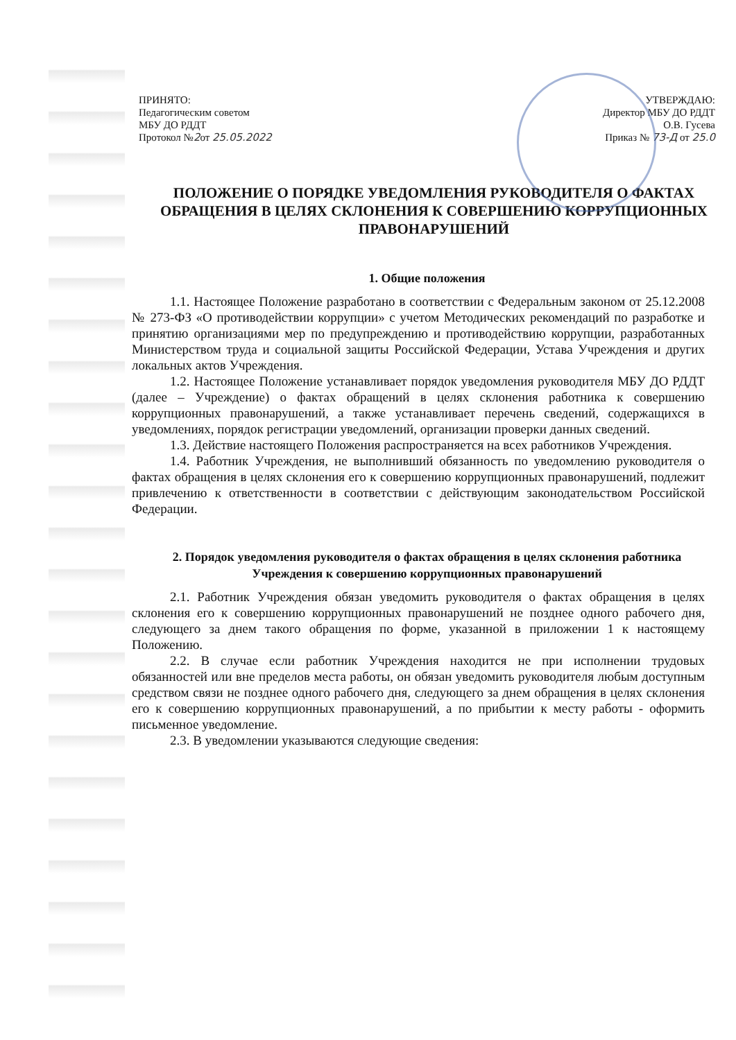ПРИНЯТО:
Педагогическим советом
МБУ ДО РДДТ
Протокол №2от 25.05.2022
УТВЕРЖДАЮ:
Директор МБУ ДО РДДТ
О.В. Гусева
Приказ № 73-Д от 25.0
ПОЛОЖЕНИЕ О ПОРЯДКЕ УВЕДОМЛЕНИЯ РУКОВОДИТЕЛЯ О ФАКТАХ ОБРАЩЕНИЯ В ЦЕЛЯХ СКЛОНЕНИЯ К СОВЕРШЕНИЮ КОРРУПЦИОННЫХ ПРАВОНАРУШЕНИЙ
1. Общие положения
1.1. Настоящее Положение разработано в соответствии с Федеральным законом от 25.12.2008 № 273-ФЗ «О противодействии коррупции» с учетом Методических рекомендаций по разработке и принятию организациями мер по предупреждению и противодействию коррупции, разработанных Министерством труда и социальной защиты Российской Федерации, Устава Учреждения и других локальных актов Учреждения.
1.2. Настоящее Положение устанавливает порядок уведомления руководителя МБУ ДО РДДТ (далее – Учреждение) о фактах обращений в целях склонения работника к совершению коррупционных правонарушений, а также устанавливает перечень сведений, содержащихся в уведомлениях, порядок регистрации уведомлений, организации проверки данных сведений.
1.3. Действие настоящего Положения распространяется на всех работников Учреждения.
1.4. Работник Учреждения, не выполнивший обязанность по уведомлению руководителя о фактах обращения в целях склонения его к совершению коррупционных правонарушений, подлежит привлечению к ответственности в соответствии с действующим законодательством Российской Федерации.
2. Порядок уведомления руководителя о фактах обращения в целях склонения работника Учреждения к совершению коррупционных правонарушений
2.1. Работник Учреждения обязан уведомить руководителя о фактах обращения в целях склонения его к совершению коррупционных правонарушений не позднее одного рабочего дня, следующего за днем такого обращения по форме, указанной в приложении 1 к настоящему Положению.
2.2. В случае если работник Учреждения находится не при исполнении трудовых обязанностей или вне пределов места работы, он обязан уведомить руководителя любым доступным средством связи не позднее одного рабочего дня, следующего за днем обращения в целях склонения его к совершению коррупционных правонарушений, а по прибытии к месту работы - оформить письменное уведомление.
2.3. В уведомлении указываются следующие сведения: